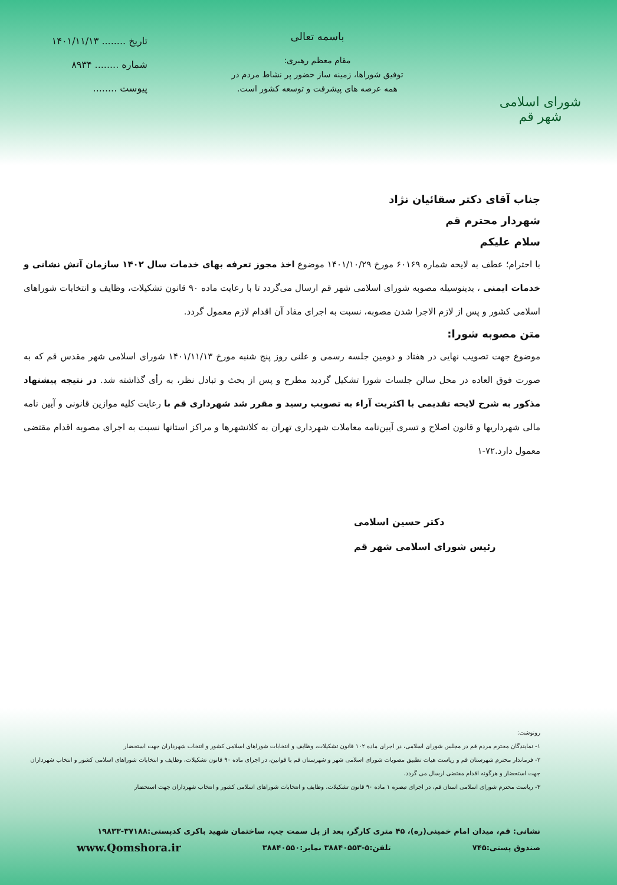شورای اسلامی شهر قم
باسمه تعالی
مقام معظم رهبری:
توفیق شوراها، زمینه ساز حضور پر نشاط مردم در
همه عرصه های پیشرفت و توسعه کشور است.
تاریخ ........ ۱۴۰۱/۱۱/۱۳
شماره ........ ۸۹۳۴
پیوست ........
جناب آقای دکتر سقائیان نژاد
شهردار محترم قم
سلام علیکم
با احترام؛ عطف به لایحه شماره ۶۰۱۶۹ مورخ ۱۴۰۱/۱۰/۲۹ موضوع اخذ مجوز تعرفه بهای خدمات سال ۱۴۰۲ سازمان آتش نشانی و خدمات ایمنی ، بدینوسیله مصوبه شورای اسلامی شهر قم ارسال می‌گردد تا با رعایت ماده ۹۰ قانون تشکیلات، وظایف و انتخابات شوراهای اسلامی کشور و پس از لازم الاجرا شدن مصوبه، نسبت به اجرای مفاد آن اقدام لازم معمول گردد.
متن مصوبه شورا:
موضوع جهت تصویب نهایی در هفتاد و دومین جلسه رسمی و علنی روز پنج شنبه مورخ ۱۴۰۱/۱۱/۱۳ شورای اسلامی شهر مقدس قم که به صورت فوق العاده در محل سالن جلسات شورا تشکیل گردید مطرح و پس از بحث و تبادل نظر، به رأی گذاشته شد. در نتیجه پیشنهاد مذکور به شرح لایحه تقدیمی با اکثریت آراء به تصویب رسید و مقرر شد شهرداری قم با رعایت کلیه موازین قانونی و آیین نامه مالی شهرداریها و قانون اصلاح و تسری آیین‌نامه معاملات شهرداری تهران به کلانشهرها و مراکز استانها نسبت به اجرای مصوبه اقدام مقتضی معمول دارد.۷۲-۱
دکتر حسین اسلامی
رئیس شورای اسلامی شهر قم
رونوشت:
۱- نمایندگان محترم مردم قم در مجلس شورای اسلامی، در اجرای ماده ۱۰۲ قانون تشکیلات، وظایف و انتخابات شوراهای اسلامی کشور و انتخاب شهرداران جهت استحضار
۲- فرماندار محترم شهرستان قم و ریاست هیات تطبیق مصوبات شورای اسلامی شهر و شهرستان قم با قوانین، در اجرای ماده ۹۰ قانون تشکیلات، وظایف و انتخابات شوراهای اسلامی کشور و انتخاب شهرداران جهت استحضار و هرگونه اقدام مقتضی ارسال می گردد.
۳- ریاست محترم شورای اسلامی استان قم، در اجرای تبصره ۱ ماده ۹۰ قانون تشکیلات، وظایف و انتخابات شوراهای اسلامی کشور و انتخاب شهرداران جهت استحضار
نشانی: قم، میدان امام خمینی(ره)، ۴۵ متری کارگر، بعد از پل سمت چپ، ساختمان شهید باکری کدپستی:۳۷۱۸۸-۱۹۸۳۳
صندوق پستی:۷۴۵ تلفن:۵-۳۸۸۴۰۵۵۳ نمابر:۳۸۸۴۰۵۵۰ www.Qomshora.ir